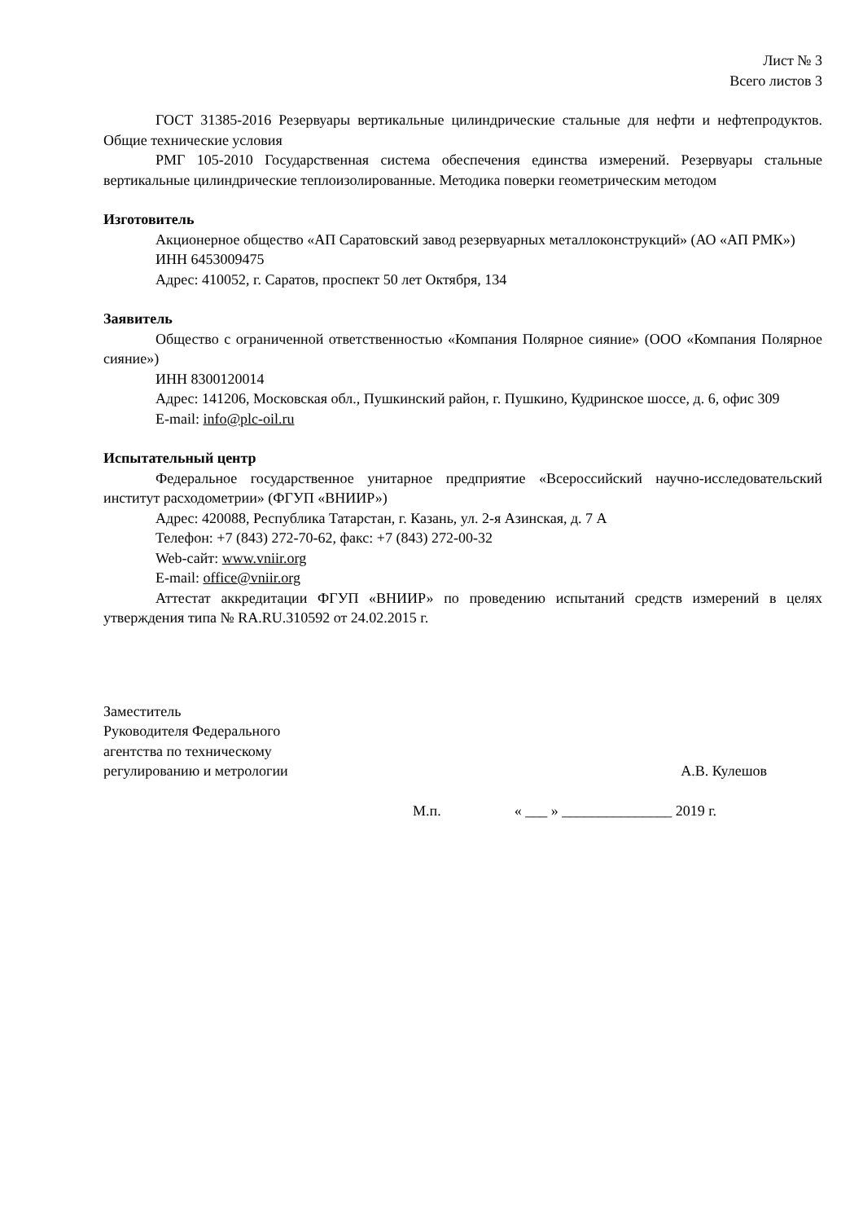Лист № 3
Всего листов 3
ГОСТ 31385-2016 Резервуары вертикальные цилиндрические стальные для нефти и нефтепродуктов. Общие технические условия
РМГ 105-2010 Государственная система обеспечения единства измерений. Резервуары стальные вертикальные цилиндрические теплоизолированные. Методика поверки геометрическим методом
Изготовитель
Акционерное общество «АП Саратовский завод резервуарных металлоконструкций» (АО «АП РМК»)
ИНН 6453009475
Адрес: 410052, г. Саратов, проспект 50 лет Октября, 134
Заявитель
Общество с ограниченной ответственностью «Компания Полярное сияние» (ООО «Компания Полярное сияние»)
ИНН 8300120014
Адрес: 141206, Московская обл., Пушкинский район, г. Пушкино, Кудринское шоссе, д. 6, офис 309
E-mail: info@plc-oil.ru
Испытательный центр
Федеральное государственное унитарное предприятие «Всероссийский научно-исследовательский институт расходометрии» (ФГУП «ВНИИР»)
Адрес: 420088, Республика Татарстан, г. Казань, ул. 2-я Азинская, д. 7 А
Телефон: +7 (843) 272-70-62, факс: +7 (843) 272-00-32
Web-сайт: www.vniir.org
E-mail: office@vniir.org
Аттестат аккредитации ФГУП «ВНИИР» по проведению испытаний средств измерений в целях утверждения типа № RA.RU.310592 от 24.02.2015 г.
Заместитель
Руководителя Федерального
агентства по техническому
регулированию и метрологии
А.В. Кулешов
М.п. « ___ » _______________ 2019 г.